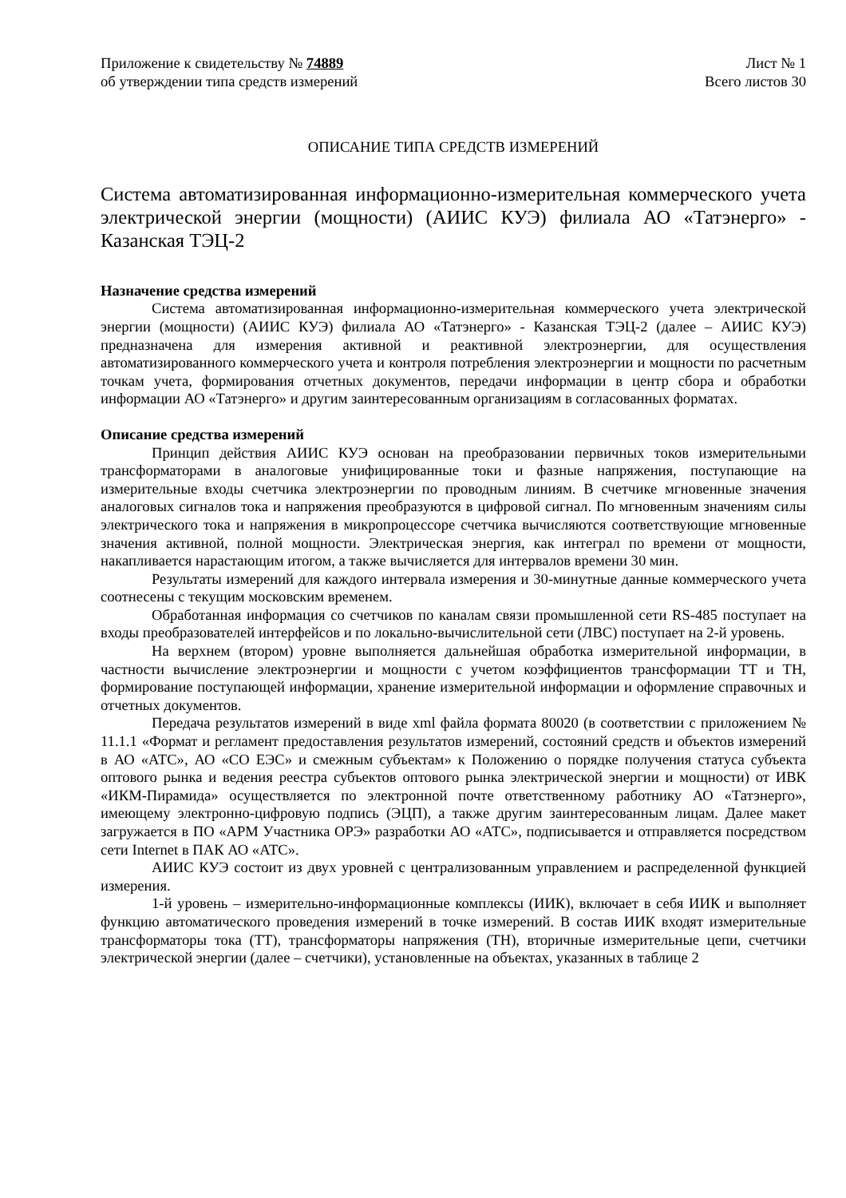Приложение к свидетельству № 74889
об утверждении типа средств измерений
Лист № 1
Всего листов 30
ОПИСАНИЕ ТИПА СРЕДСТВ ИЗМЕРЕНИЙ
Система автоматизированная информационно-измерительная коммерческого учета электрической энергии (мощности) (АИИС КУЭ) филиала АО «Татэнерго» - Казанская ТЭЦ-2
Назначение средства измерений
Система автоматизированная информационно-измерительная коммерческого учета электрической энергии (мощности) (АИИС КУЭ) филиала АО «Татэнерго» - Казанская ТЭЦ-2 (далее – АИИС КУЭ) предназначена для измерения активной и реактивной электроэнергии, для осуществления автоматизированного коммерческого учета и контроля потребления электроэнергии и мощности по расчетным точкам учета, формирования отчетных документов, передачи информации в центр сбора и обработки информации АО «Татэнерго» и другим заинтересованным организациям в согласованных форматах.
Описание средства измерений
Принцип действия АИИС КУЭ основан на преобразовании первичных токов измерительными трансформаторами в аналоговые унифицированные токи и фазные напряжения, поступающие на измерительные входы счетчика электроэнергии по проводным линиям. В счетчике мгновенные значения аналоговых сигналов тока и напряжения преобразуются в цифровой сигнал. По мгновенным значениям силы электрического тока и напряжения в микропроцессоре счетчика вычисляются соответствующие мгновенные значения активной, полной мощности. Электрическая энергия, как интеграл по времени от мощности, накапливается нарастающим итогом, а также вычисляется для интервалов времени 30 мин.
Результаты измерений для каждого интервала измерения и 30-минутные данные коммерческого учета соотнесены с текущим московским временем.
Обработанная информация со счетчиков по каналам связи промышленной сети RS-485 поступает на входы преобразователей интерфейсов и по локально-вычислительной сети (ЛВС) поступает на 2-й уровень.
На верхнем (втором) уровне выполняется дальнейшая обработка измерительной информации, в частности вычисление электроэнергии и мощности с учетом коэффициентов трансформации ТТ и ТН, формирование поступающей информации, хранение измерительной информации и оформление справочных и отчетных документов.
Передача результатов измерений в виде xml файла формата 80020 (в соответствии с приложением № 11.1.1 «Формат и регламент предоставления результатов измерений, состояний средств и объектов измерений в АО «АТС», АО «СО ЕЭС» и смежным субъектам» к Положению о порядке получения статуса субъекта оптового рынка и ведения реестра субъектов оптового рынка электрической энергии и мощности) от ИВК «ИКМ-Пирамида» осуществляется по электронной почте ответственному работнику АО «Татэнерго», имеющему электронно-цифровую подпись (ЭЦП), а также другим заинтересованным лицам. Далее макет загружается в ПО «АРМ Участника ОРЭ» разработки АО «АТС», подписывается и отправляется посредством сети Internet в ПАК АО «АТС».
АИИС КУЭ состоит из двух уровней с централизованным управлением и распределенной функцией измерения.
1-й уровень – измерительно-информационные комплексы (ИИК), включает в себя ИИК и выполняет функцию автоматического проведения измерений в точке измерений. В состав ИИК входят измерительные трансформаторы тока (ТТ), трансформаторы напряжения (ТН), вторичные измерительные цепи, счетчики электрической энергии (далее – счетчики), установленные на объектах, указанных в таблице 2